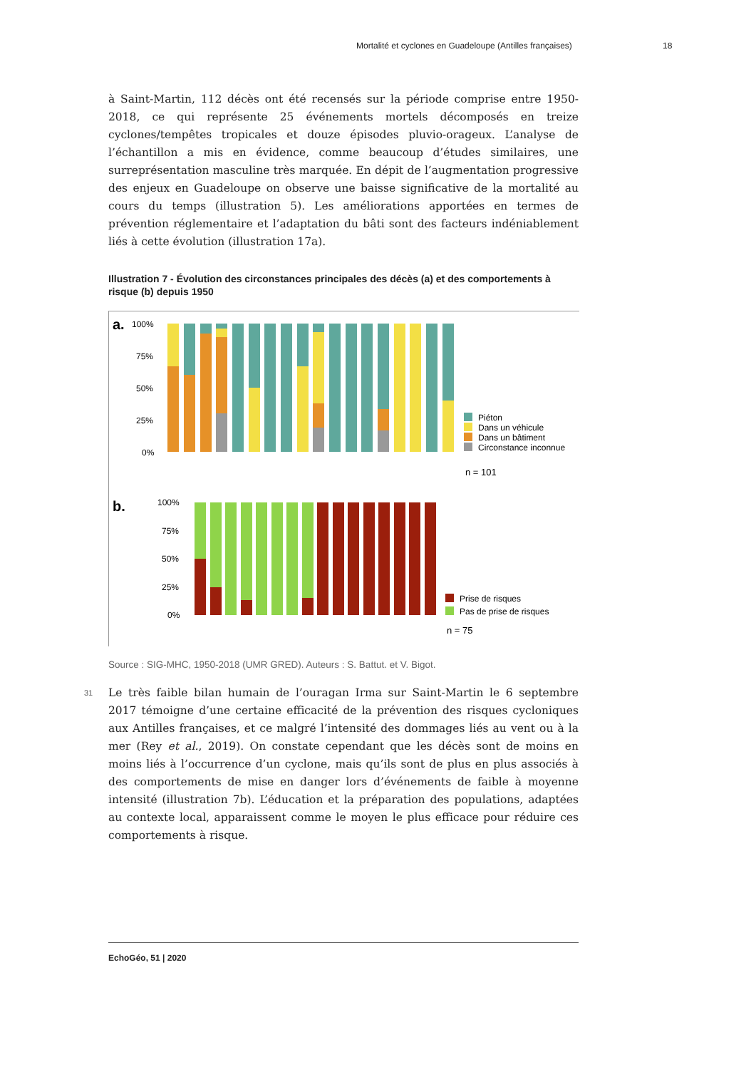Mortalité et cyclones en Guadeloupe (Antilles françaises) 18
à Saint-Martin, 112 décès ont été recensés sur la période comprise entre 1950-2018, ce qui représente 25 événements mortels décomposés en treize cyclones/tempêtes tropicales et douze épisodes pluvio-orageux. L’analyse de l’échantillon a mis en évidence, comme beaucoup d’études similaires, une surreprésentation masculine très marquée. En dépit de l’augmentation progressive des enjeux en Guadeloupe on observe une baisse significative de la mortalité au cours du temps (illustration 5). Les améliorations apportées en termes de prévention réglementaire et l’adaptation du bâti sont des facteurs indéniablement liés à cette évolution (illustration 17a).
Illustration 7 - Évolution des circonstances principales des décès (a) et des comportements à risque (b) depuis 1950
a.
100%
75%
50%
25%
0%
Piéton
Dans un véhicule
Dans un bâtiment
Circonstance inconnue
n = 101
b.
100%
75%
50%
25%
0%
Prise de risques
Pas de prise de risques
n = 75
Source : SIG-MHC, 1950-2018 (UMR GRED). Auteurs : S. Battut. et V. Bigot.
31
Le très faible bilan humain de l’ouragan Irma sur Saint-Martin le 6 septembre 2017 témoigne d’une certaine efficacité de la prévention des risques cycloniques aux Antilles françaises, et ce malgré l’intensité des dommages liés au vent ou à la mer (Rey et al., 2019). On constate cependant que les décès sont de moins en moins liés à l’occurrence d’un cyclone, mais qu’ils sont de plus en plus associés à des comportements de mise en danger lors d’événements de faible à moyenne intensité (illustration 7b). L’éducation et la préparation des populations, adaptées au contexte local, apparaissent comme le moyen le plus efficace pour réduire ces comportements à risque.
EchoGéo, 51 | 2020